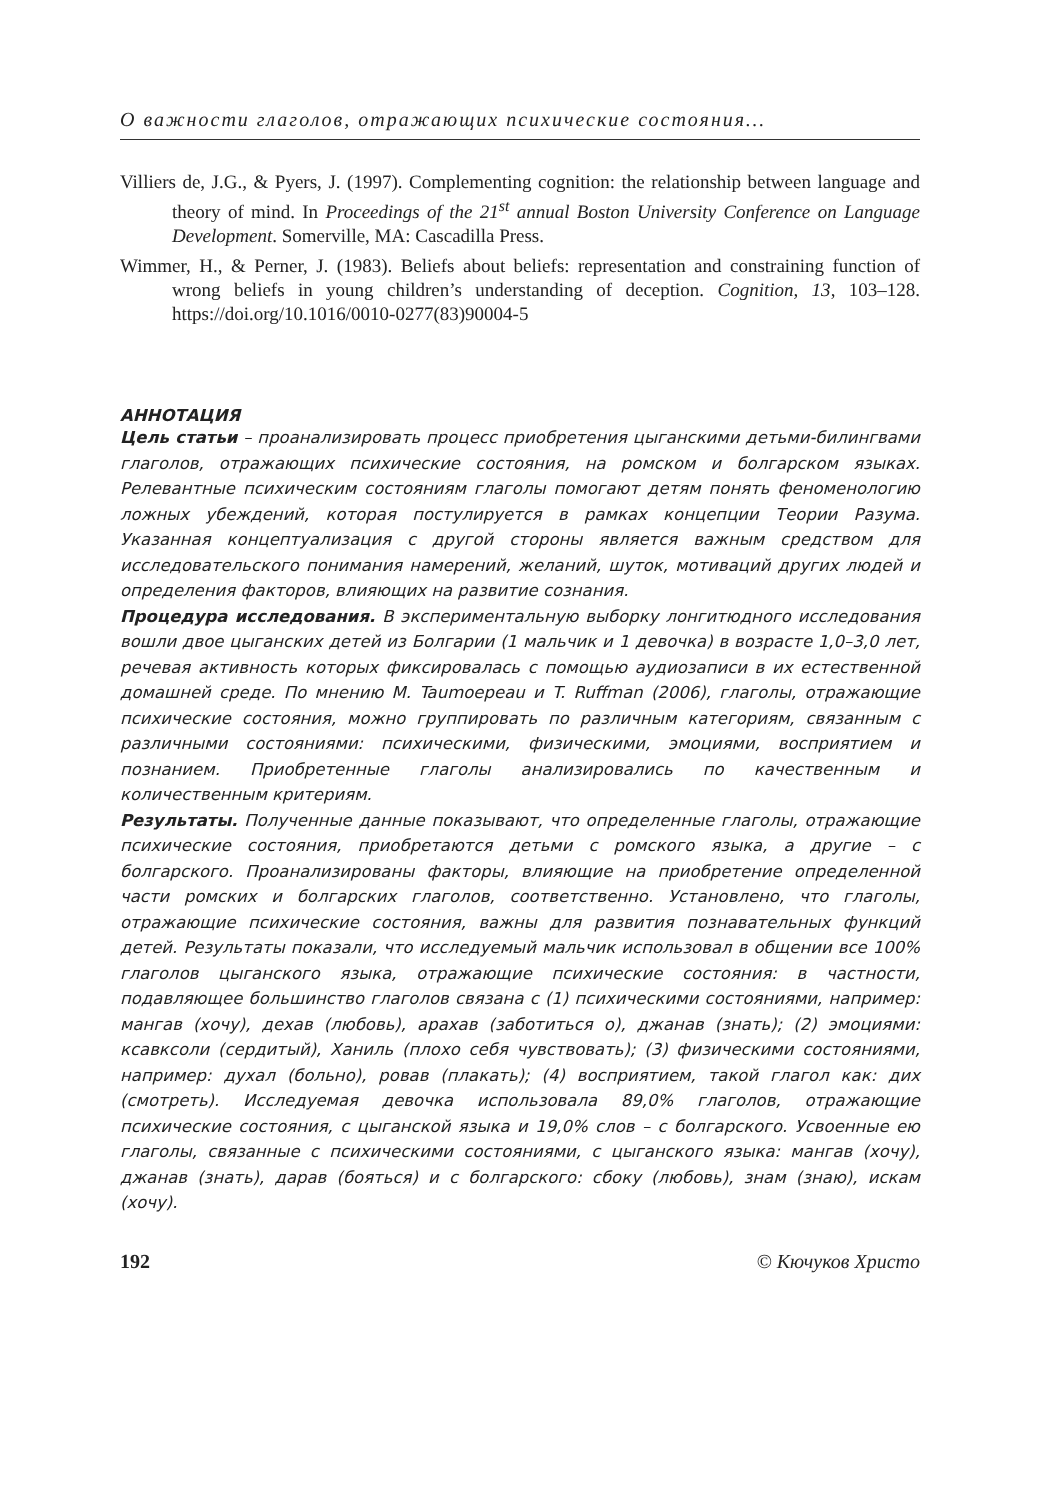О важности глаголов, отражающих психические состояния…
Villiers de, J.G., & Pyers, J. (1997). Complementing cognition: the relationship between language and theory of mind. In Proceedings of the 21<sup>st</sup> annual Boston University Conference on Language Development. Somerville, MA: Cascadilla Press.
Wimmer, H., & Perner, J. (1983). Beliefs about beliefs: representation and constraining function of wrong beliefs in young children’s understanding of deception. Cognition, 13, 103–128. https://doi.org/10.1016/0010-0277(83)90004-5
АННОТАЦИЯ
Цель статьи – проанализировать процесс приобретения цыганскими детьми-билингвами глаголов, отражающих психические состояния, на ромском и болгарском языках. Релевантные психическим состояниям глаголы помогают детям понять феноменологию ложных убеждений, которая постулируется в рамках концепции Теории Разума. Указанная концептуализация с другой стороны является важным средством для исследовательского понимания намерений, желаний, шуток, мотиваций других людей и определения факторов, влияющих на развитие сознания.
Процедура исследования. В экспериментальную выборку лонгитюдного исследования вошли двое цыганских детей из Болгарии (1 мальчик и 1 девочка) в возрасте 1,0–3,0 лет, речевая активность которых фиксировалась с помощью аудиозаписи в их естественной домашней среде. По мнению M. Taumoepeau и T. Ruffman (2006), глаголы, отражающие психические состояния, можно группировать по различным категориям, связанным с различными состояниями: психическими, физическими, эмоциями, восприятием и познанием. Приобретенные глаголы анализировались по качественным и количественным критериям.
Результаты. Полученные данные показывают, что определенные глаголы, отражающие психические состояния, приобретаются детьми с ромского языка, а другие – с болгарского. Проанализированы факторы, влияющие на приобретение определенной части ромских и болгарских глаголов, соответственно. Установлено, что глаголы, отражающие психические состояния, важны для развития познавательных функций детей. Результаты показали, что исследуемый мальчик использовал в общении все 100% глаголов цыганского языка, отражающие психические состояния: в частности, подавляющее большинство глаголов связана с (1) психическими состояниями, например: мангав (хочу), дехав (любовь), арахав (заботиться о), джанав (знать); (2) эмоциями: ксавксоли (сердитый), Ханиль (плохо себя чувствовать); (3) физическими состояниями, например: духал (больно), ровав (плакать); (4) восприятием, такой глагол как: дих (смотреть). Исследуемая девочка использовала 89,0% глаголов, отражающие психические состояния, с цыганской языка и 19,0% слов – с болгарского. Усвоенные ею глаголы, связанные с психическими состояниями, с цыганского языка: мангав (хочу), джанав (знать), дарав (бояться) и с болгарского: сбоку (любовь), знам (знаю), искам (хочу).
192 © Кючуков Христо